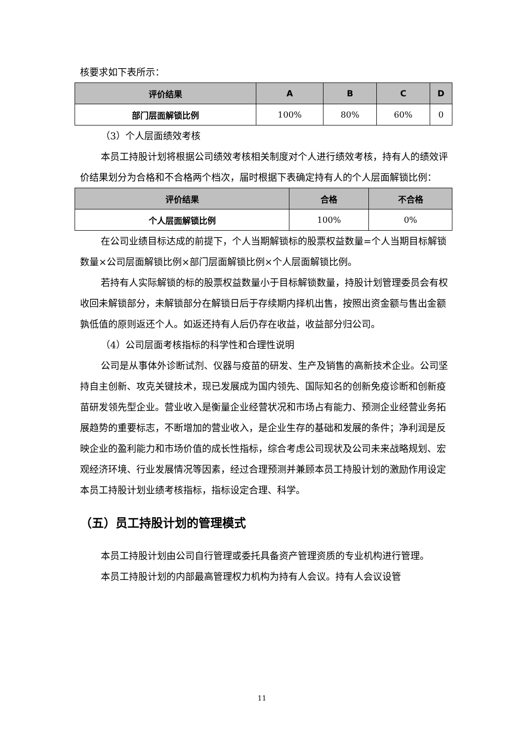核要求如下表所示：
| 评价结果 | A | B | C | D |
| --- | --- | --- | --- | --- |
| 部门层面解锁比例 | 100% | 80% | 60% | 0 |
（3）个人层面绩效考核
本员工持股计划将根据公司绩效考核相关制度对个人进行绩效考核，持有人的绩效评价结果划分为合格和不合格两个档次，届时根据下表确定持有人的个人层面解锁比例：
| 评价结果 | 合格 | 不合格 |
| --- | --- | --- |
| 个人层面解锁比例 | 100% | 0% |
在公司业绩目标达成的前提下，个人当期解锁标的股票权益数量=个人当期目标解锁数量×公司层面解锁比例×部门层面解锁比例×个人层面解锁比例。
若持有人实际解锁的标的股票权益数量小于目标解锁数量，持股计划管理委员会有权收回未解锁部分，未解锁部分在解锁日后于存续期内择机出售，按照出资金额与售出金额孰低值的原则返还个人。如返还持有人后仍存在收益，收益部分归公司。
（4）公司层面考核指标的科学性和合理性说明
公司是从事体外诊断试剂、仪器与疫苗的研发、生产及销售的高新技术企业。公司坚持自主创新、攻克关键技术，现已发展成为国内领先、国际知名的创新免疫诊断和创新疫苗研发领先型企业。营业收入是衡量企业经营状况和市场占有能力、预测企业经营业务拓展趋势的重要标志，不断增加的营业收入，是企业生存的基础和发展的条件；净利润是反映企业的盈利能力和市场价值的成长性指标，综合考虑公司现状及公司未来战略规划、宏观经济环境、行业发展情况等因素，经过合理预测并兼顾本员工持股计划的激励作用设定本员工持股计划业绩考核指标，指标设定合理、科学。
（五）员工持股计划的管理模式
本员工持股计划由公司自行管理或委托具备资产管理资质的专业机构进行管理。
本员工持股计划的内部最高管理权力机构为持有人会议。持有人会议设管
11